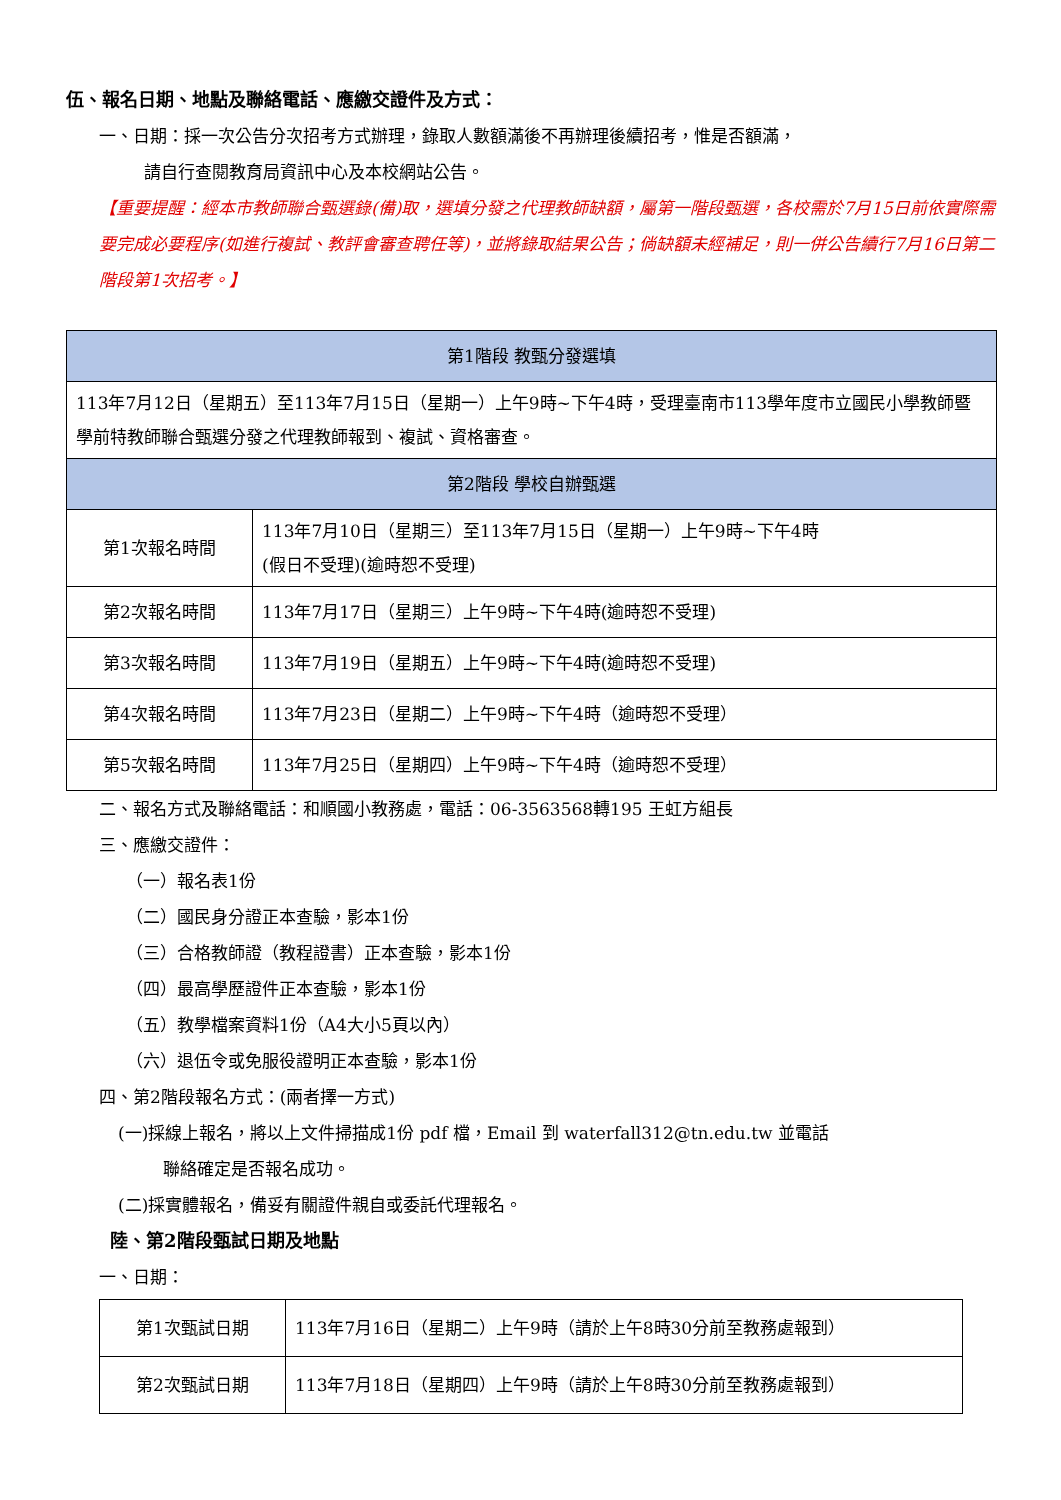伍、報名日期、地點及聯絡電話、應繳交證件及方式：
一、日期：採一次公告分次招考方式辦理，錄取人數額滿後不再辦理後續招考，惟是否額滿，
請自行查閱教育局資訊中心及本校網站公告。
【重要提醒：經本市教師聯合甄選錄(備)取，選填分發之代理教師缺額，屬第一階段甄選，各校需於7月15日前依實際需要完成必要程序(如進行複試、教評會審查聘任等)，並將錄取結果公告；倘缺額未經補足，則一併公告續行7月16日第二階段第1次招考。】
| 第1階段 教甄分發選填 | |
| 113年7月12日（星期五）至113年7月15日（星期一）上午9時~下午4時，受理臺南市113學年度市立國民小學教師暨學前特教師聯合甄選分發之代理教師報到、複試、資格審查。 | |
| 第2階段 學校自辦甄選 | |
| 第1次報名時間 | 113年7月10日（星期三）至113年7月15日（星期一）上午9時~下午4時 (假日不受理)(逾時恕不受理) |
| 第2次報名時間 | 113年7月17日（星期三）上午9時~下午4時(逾時恕不受理) |
| 第3次報名時間 | 113年7月19日（星期五）上午9時~下午4時(逾時恕不受理) |
| 第4次報名時間 | 113年7月23日（星期二）上午9時~下午4時（逾時恕不受理） |
| 第5次報名時間 | 113年7月25日（星期四）上午9時~下午4時（逾時恕不受理） |
二、報名方式及聯絡電話：和順國小教務處，電話：06-3563568轉195 王虹方組長
三、應繳交證件：
（一）報名表1份
（二）國民身分證正本查驗，影本1份
（三）合格教師證（教程證書）正本查驗，影本1份
（四）最高學歷證件正本查驗，影本1份
（五）教學檔案資料1份（A4大小5頁以內）
（六）退伍令或免服役證明正本查驗，影本1份
四、第2階段報名方式：(兩者擇一方式)
(一)採線上報名，將以上文件掃描成1份 pdf 檔，Email 到 waterfall312@tn.edu.tw 並電話
聯絡確定是否報名成功。
(二)採實體報名，備妥有關證件親自或委託代理報名。
陸、第2階段甄試日期及地點
一、日期：
| 第1次甄試日期 | 113年7月16日（星期二）上午9時（請於上午8時30分前至教務處報到） |
| 第2次甄試日期 | 113年7月18日（星期四）上午9時（請於上午8時30分前至教務處報到） |